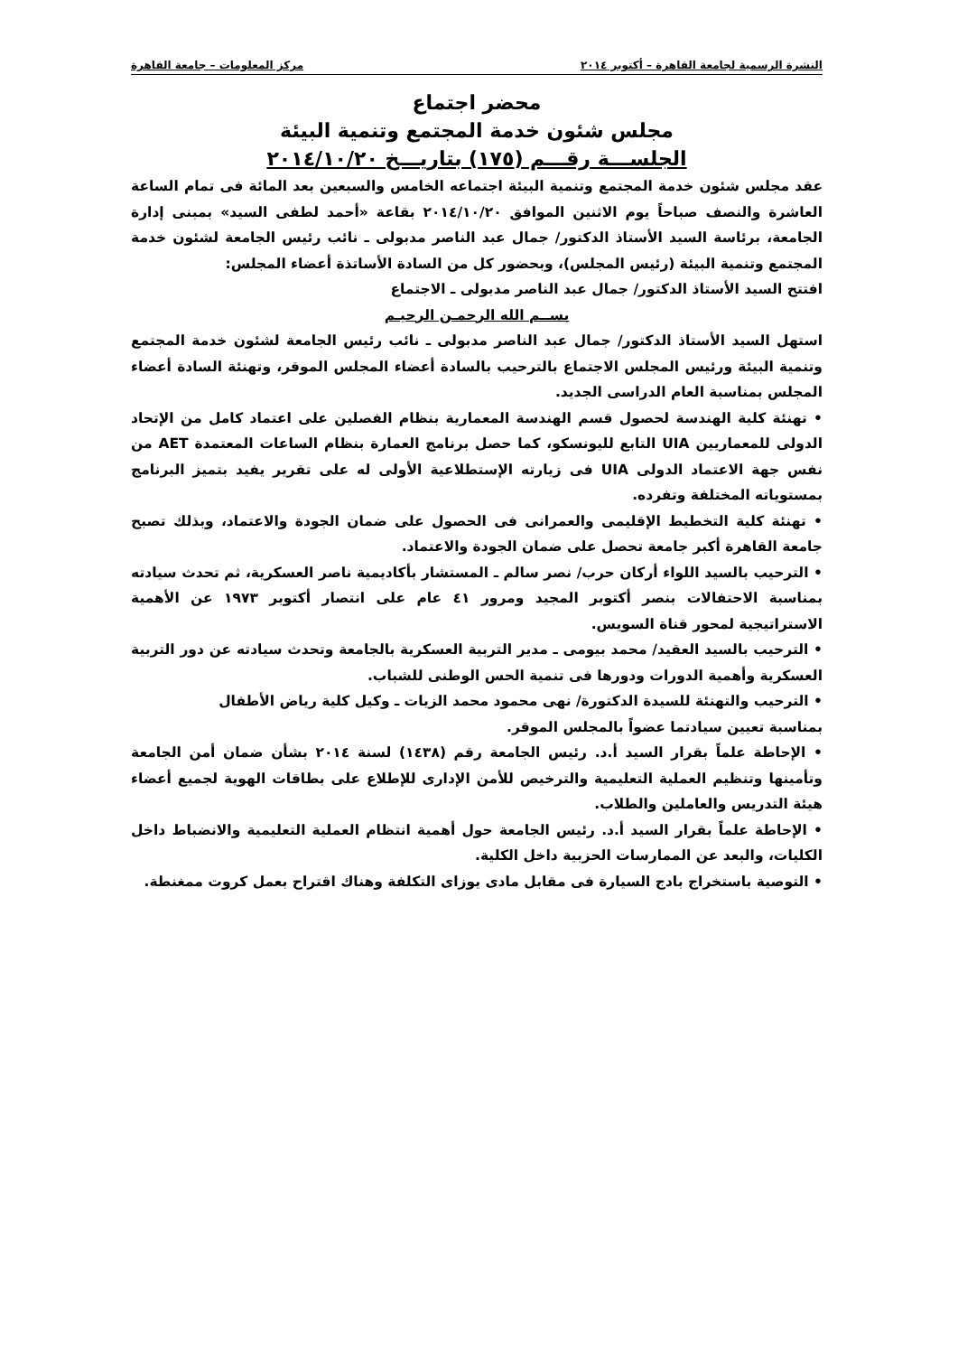النشرة الرسمية لجامعة القاهرة – أكتوبر ٢٠١٤ مركز المعلومات – جامعة القاهرة
محضر اجتماع
مجلس شئون خدمة المجتمع وتنمية البيئة
الجلســـة رقـــم (١٧٥) بتاريـــخ ٢٠١٤/١٠/٢٠
عقد مجلس شئون خدمة المجتمع وتنمية البيئة اجتماعه الخامس والسبعين بعد المائة فى تمام الساعة العاشرة والنصف صباحاً يوم الاثنين الموافق ٢٠١٤/١٠/٢٠ بقاعة «أحمد لطفى السيد» بمبنى إدارة الجامعة، برئاسة السيد الأستاذ الدكتور/ جمال عبد الناصر مدبولى ـ نائب رئيس الجامعة لشئون خدمة المجتمع وتنمية البيئة (رئيس المجلس)، وبحضور كل من السادة الأساتذة أعضاء المجلس:
افتتح السيد الأستاذ الدكتور/ جمال عبد الناصر مدبولى ـ الاجتماع
بســم الله الرحمـن الرحيـم
استهل السيد الأستاذ الدكتور/ جمال عبد الناصر مدبولى ـ نائب رئيس الجامعة لشئون خدمة المجتمع وتنمية البيئة ورئيس المجلس الاجتماع بالترحيب بالسادة أعضاء المجلس الموقر، وتهنئة السادة أعضاء المجلس بمناسبة العام الدراسى الجديد.
• تهنئة كلية الهندسة لحصول قسم الهندسة المعمارية بنظام الفصلين على اعتماد كامل من الإتحاد الدولى للمعماريين UIA التابع لليونسكو، كما حصل برنامج العمارة بنظام الساعات المعتمدة AET من نفس جهة الاعتماد الدولى UIA فى زيارته الإستطلاعية الأولى له على تقرير يفيد بتميز البرنامج بمستوياته المختلفة وتفرده.
• تهنئة كلية التخطيط الإقليمى والعمرانى فى الحصول على ضمان الجودة والاعتماد، وبذلك تصبح جامعة القاهرة أكبر جامعة تحصل على ضمان الجودة والاعتماد.
• الترحيب بالسيد اللواء أركان حرب/ نصر سالم ـ المستشار بأكاديمية ناصر العسكرية، ثم تحدث سيادته بمناسبة الاحتفالات بنصر أكتوبر المجيد ومرور ٤١ عام على انتصار أكتوبر ١٩٧٣ عن الأهمية الاستراتيجية لمحور قناة السويس.
• الترحيب بالسيد العقيد/ محمد بيومى ـ مدير التربية العسكرية بالجامعة وتحدث سيادته عن دور التربية العسكرية وأهمية الدورات ودورها فى تنمية الحس الوطنى للشباب.
• الترحيب والتهنئة للسيدة الدكتورة/ نهى محمود محمد الزيات ـ وكيل كلية رياض الأطفال
بمناسبة تعيين سيادتما عضواً بالمجلس الموقر.
• الإحاطة علماً بقرار السيد أ.د. رئيس الجامعة رقم (١٤٣٨) لسنة ٢٠١٤ بشأن ضمان أمن الجامعة وتأمينها وتنظيم العملية التعليمية والترخيص للأمن الإدارى للإطلاع على بطاقات الهوية لجميع أعضاء هيئة التدريس والعاملين والطلاب.
• الإحاطة علماً بقرار السيد أ.د. رئيس الجامعة حول أهمية انتظام العملية التعليمية والانضباط داخل الكليات، والبعد عن الممارسات الحزبية داخل الكلية.
• التوصية باستخراج بادج السيارة فى مقابل مادى يوزاى التكلفة وهناك اقتراح بعمل كروت ممغنطة.